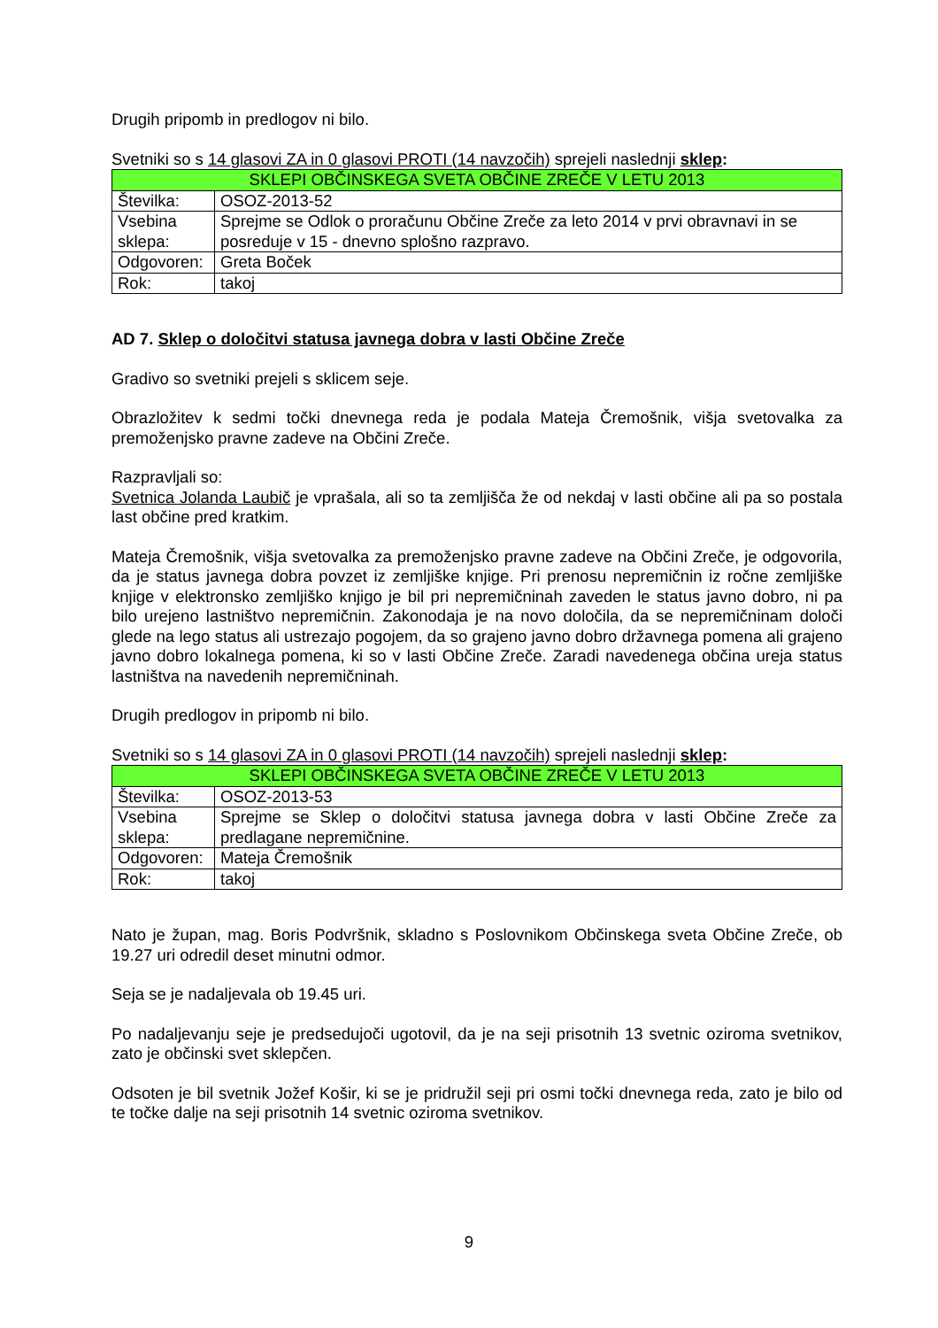Drugih pripomb in predlogov ni bilo.
Svetniki so s 14 glasovi ZA in 0 glasovi PROTI (14 navzočih) sprejeli naslednji sklep:
| SKLEPI OBČINSKEGA SVETA OBČINE ZREČE V LETU 2013 | |
| --- | --- |
| Številka: | OSOZ-2013-52 |
| Vsebina sklepa: | Sprejme se Odlok o proračunu Občine Zreče za leto 2014 v prvi obravnavi in se posreduje v 15 - dnevno splošno razpravo. |
| Odgovoren: | Greta Boček |
| Rok: | takoj |
AD 7. Sklep o določitvi statusa javnega dobra v lasti Občine Zreče
Gradivo so svetniki prejeli s sklicem seje.
Obrazložitev k sedmi točki dnevnega reda je podala Mateja Čremošnik, višja svetovalka za premoženjsko pravne zadeve na Občini Zreče.
Razpravljali so:
Svetnica Jolanda Laubič je vprašala, ali so ta zemljišča že od nekdaj v lasti občine ali pa so postala last občine pred kratkim.
Mateja Čremošnik, višja svetovalka za premoženjsko pravne zadeve na Občini Zreče, je odgovorila, da je status javnega dobra povzet iz zemljiške knjige. Pri prenosu nepremičnin iz ročne zemljiške knjige v elektronsko zemljiško knjigo je bil pri nepremičninah zaveden le status javno dobro, ni pa bilo urejeno lastništvo nepremičnin. Zakonodaja je na novo določila, da se nepremičninam določi glede na lego status ali ustrezajo pogojem, da so grajeno javno dobro državnega pomena ali grajeno javno dobro lokalnega pomena, ki so v lasti Občine Zreče. Zaradi navedenega občina ureja status lastništva na navedenih nepremičninah.
Drugih predlogov in pripomb ni bilo.
Svetniki so s 14 glasovi ZA in 0 glasovi PROTI (14 navzočih) sprejeli naslednji sklep:
| SKLEPI OBČINSKEGA SVETA OBČINE ZREČE V LETU 2013 | |
| --- | --- |
| Številka: | OSOZ-2013-53 |
| Vsebina sklepa: | Sprejme se Sklep o določitvi statusa javnega dobra v lasti Občine Zreče za predlagane nepremičnine. |
| Odgovoren: | Mateja Čremošnik |
| Rok: | takoj |
Nato je župan, mag. Boris Podvršnik, skladno s Poslovnikom Občinskega sveta Občine Zreče, ob 19.27 uri odredil deset minutni odmor.
Seja se je nadaljevala ob 19.45 uri.
Po nadaljevanju seje je predsedujoči ugotovil, da je na seji prisotnih 13 svetnic oziroma svetnikov, zato je občinski svet sklepčen.
Odsoten je bil svetnik Jožef Košir, ki se je pridružil seji pri osmi točki dnevnega reda, zato je bilo od te točke dalje na seji prisotnih 14 svetnic oziroma svetnikov.
9